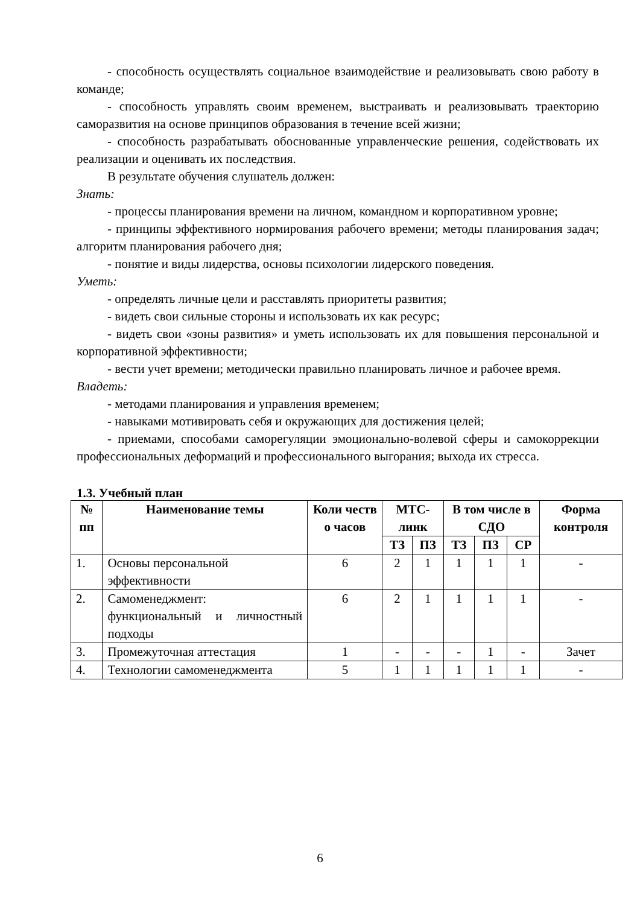- способность осуществлять социальное взаимодействие и реализовывать свою работу в команде;
- способность управлять своим временем, выстраивать и реализовывать траекторию саморазвития на основе принципов образования в течение всей жизни;
- способность разрабатывать обоснованные управленческие решения, содействовать их реализации и оценивать их последствия.
В результате обучения слушатель должен:
Знать:
- процессы планирования времени на личном, командном и корпоративном уровне;
- принципы эффективного нормирования рабочего времени; методы планирования задач; алгоритм планирования рабочего дня;
- понятие и виды лидерства, основы психологии лидерского поведения.
Уметь:
- определять личные цели и расставлять приоритеты развития;
- видеть свои сильные стороны и использовать их как ресурс;
- видеть свои «зоны развития» и уметь использовать их для повышения персональной и корпоративной эффективности;
- вести учет времени; методически правильно планировать личное и рабочее время.
Владеть:
- методами планирования и управления временем;
- навыками мотивировать себя и окружающих для достижения целей;
- приемами, способами саморегуляции эмоционально-волевой сферы и самокоррекции профессиональных деформаций и профессионального выгорания; выхода их стресса.
1.3. Учебный план
| № пп | Наименование темы | Коли честв о часов | МТС-линк | | В том числе в СДО | | | Форма контроля |
| --- | --- | --- | --- | --- | --- | --- | --- | --- |
| | | | ТЗ | ПЗ | ТЗ | ПЗ | СР | |
| 1. | Основы персональной эффективности | 6 | 2 | 1 | 1 | 1 | 1 | - |
| 2. | Самоменеджмент: функциональный и личностный подходы | 6 | 2 | 1 | 1 | 1 | 1 | - |
| 3. | Промежуточная аттестация | 1 | - | - | - | 1 | - | Зачет |
| 4. | Технологии самоменеджмента | 5 | 1 | 1 | 1 | 1 | 1 | - |
6